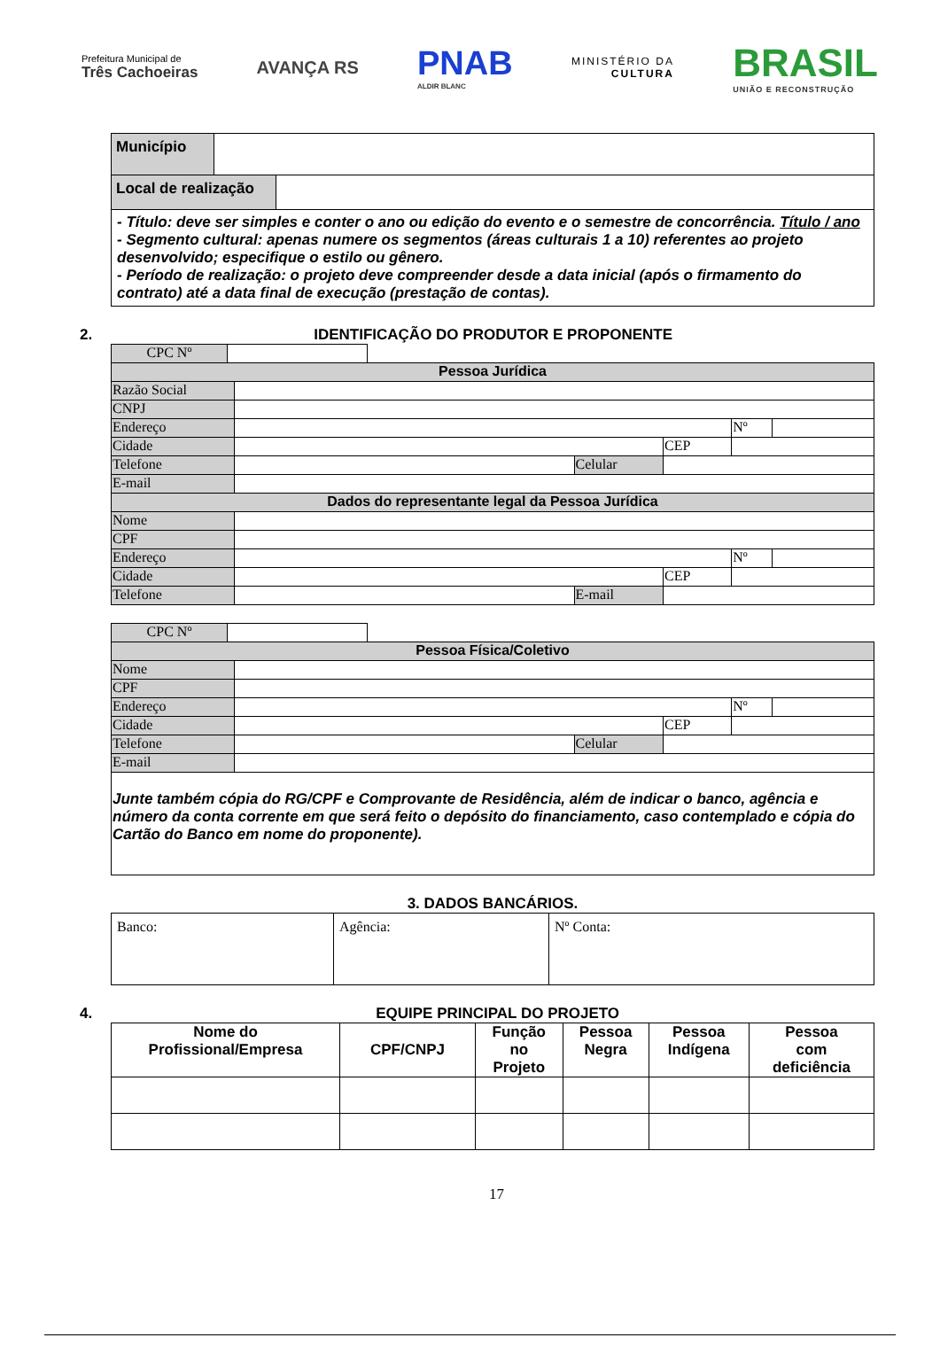Prefeitura Municipal de
Três Cachoeiras
AVANÇA RS
PNAB
ALDIR BLANC
MINISTÉRIO DA
CULTURA
BRASIL
UNIÃO E RECONSTRUÇÃO
| Município | |
| Local de realização | |
| - Título: deve ser simples e conter o ano ou edição do evento e o semestre de concorrência. Título / ano - Segmento cultural: apenas numere os segmentos (áreas culturais 1 a 10) referentes ao projeto desenvolvido; especifique o estilo ou gênero. - Período de realização: o projeto deve compreender desde a data inicial (após o firmamento do contrato) até a data final de execução (prestação de contas). | |
2. IDENTIFICAÇÃO DO PRODUTOR E PROPONENTE
| CPC Nº | |
| Pessoa Jurídica | | | | | |
| Razão Social | | | | | |
| CNPJ | | | | | |
| Endereço | | | | Nº | |
| Cidade | | | CEP | | |
| Telefone | | Celular | | | |
| E-mail | | | | | |
| Dados do representante legal da Pessoa Jurídica | | | | | |
| Nome | | | | | |
| CPF | | | | | |
| Endereço | | | | Nº | |
| Cidade | | | CEP | | |
| Telefone | | E-mail | | | |
| CPC Nº | |
| Pessoa Física/Coletivo | | | | | |
| Nome | | | | | |
| CPF | | | | | |
| Endereço | | | | Nº | |
| Cidade | | | CEP | | |
| Telefone | | Celular | | | |
| E-mail | | | | | |
| Junte também cópia do RG/CPF e Comprovante de Residência, além de indicar o banco, agência e número da conta corrente em que será feito o depósito do financiamento, caso contemplado e cópia do Cartão do Banco em nome do proponente). | | | | | |
3. DADOS BANCÁRIOS.
| Banco: | Agência: | Nº Conta: |
4. EQUIPE PRINCIPAL DO PROJETO
| Nome do Profissional/Empresa | CPF/CNPJ | Função no Projeto | Pessoa Negra | Pessoa Indígena | Pessoa com deficiência |
| --- | --- | --- | --- | --- | --- |
17